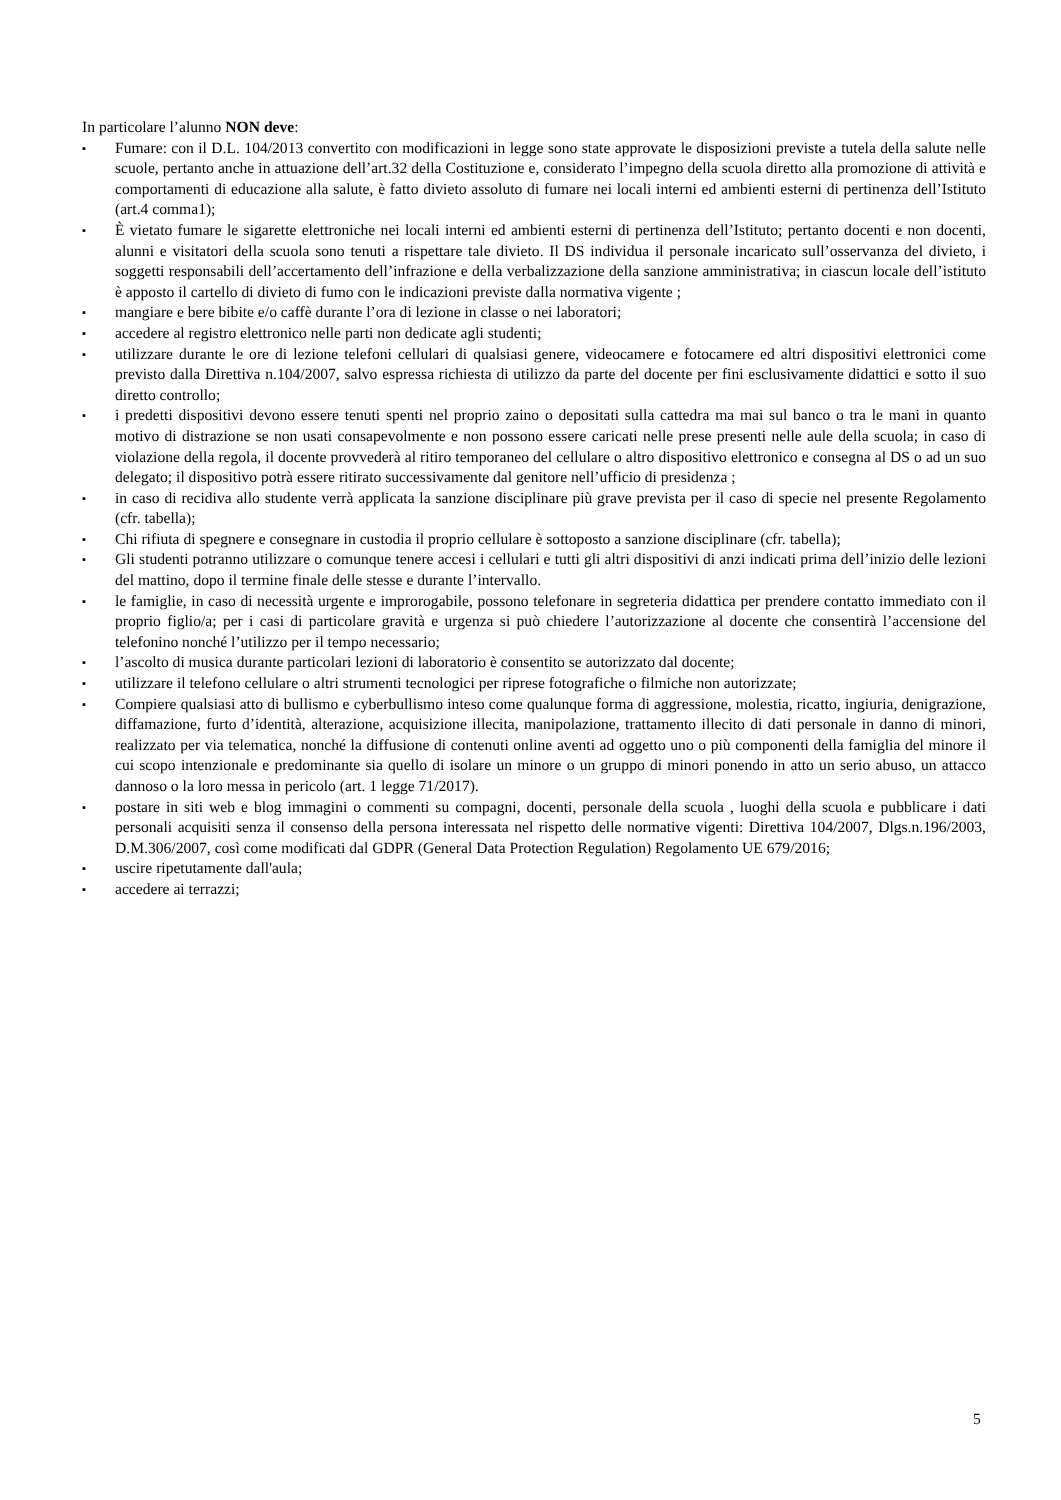In particolare l’alunno NON deve:
▪ Fumare: con il D.L. 104/2013 convertito con modificazioni in legge sono state approvate le disposizioni previste a tutela della salute nelle scuole, pertanto anche in attuazione dell’art.32 della Costituzione e, considerato l’impegno della scuola diretto alla promozione di attività e comportamenti di educazione alla salute, è fatto divieto assoluto di fumare nei locali interni ed ambienti esterni di pertinenza dell’Istituto (art.4 comma1);
▪ È vietato fumare le sigarette elettroniche nei locali interni ed ambienti esterni di pertinenza dell’Istituto; pertanto docenti e non docenti, alunni e visitatori della scuola sono tenuti a rispettare tale divieto. Il DS individua il personale incaricato sull’osservanza del divieto, i soggetti responsabili dell’accertamento dell’infrazione e della verbalizzazione della sanzione amministrativa; in ciascun locale dell’istituto è apposto il cartello di divieto di fumo con le indicazioni previste dalla normativa vigente ;
▪ mangiare e bere bibite e/o caffè durante l’ora di lezione in classe o nei laboratori;
▪ accedere al registro elettronico nelle parti non dedicate agli studenti;
▪ utilizzare durante le ore di lezione telefoni cellulari di qualsiasi genere, videocamere e fotocamere ed altri dispositivi elettronici come previsto dalla Direttiva n.104/2007, salvo espressa richiesta di utilizzo da parte del docente per fini esclusivamente didattici e sotto il suo diretto controllo;
▪ i predetti dispositivi devono essere tenuti spenti nel proprio zaino o depositati sulla cattedra ma mai sul banco o tra le mani in quanto motivo di distrazione se non usati consapevolmente e non possono essere caricati nelle prese presenti nelle aule della scuola; in caso di violazione della regola, il docente provvederà al ritiro temporaneo del cellulare o altro dispositivo elettronico e consegna al DS o ad un suo delegato; il dispositivo potrà essere ritirato successivamente dal genitore nell’ufficio di presidenza ;
▪ in caso di recidiva allo studente verrà applicata la sanzione disciplinare più grave prevista per il caso di specie nel presente Regolamento (cfr. tabella);
▪ Chi rifiuta di spegnere e consegnare in custodia il proprio cellulare è sottoposto a sanzione disciplinare (cfr. tabella);
▪ Gli studenti potranno utilizzare o comunque tenere accesi i cellulari e tutti gli altri dispositivi di anzi indicati prima dell’inizio delle lezioni del mattino, dopo il termine finale delle stesse e durante l’intervallo.
▪ le famiglie, in caso di necessità urgente e improrogabile, possono telefonare in segreteria didattica per prendere contatto immediato con il proprio figlio/a; per i casi di particolare gravità e urgenza si può chiedere l’autorizzazione al docente che consentirà l’accensione del telefonino nonché l’utilizzo per il tempo necessario;
▪ l’ascolto di musica durante particolari lezioni di laboratorio è consentito se autorizzato dal docente;
▪ utilizzare il telefono cellulare o altri strumenti tecnologici per riprese fotografiche o filmiche non autorizzate;
▪ Compiere qualsiasi atto di bullismo e cyberbullismo inteso come qualunque forma di aggressione, molestia, ricatto, ingiuria, denigrazione, diffamazione, furto d’identità, alterazione, acquisizione illecita, manipolazione, trattamento illecito di dati personale in danno di minori, realizzato per via telematica, nonché la diffusione di contenuti online aventi ad oggetto uno o più componenti della famiglia del minore il cui scopo intenzionale e predominante sia quello di isolare un minore o un gruppo di minori ponendo in atto un serio abuso, un attacco dannoso o la loro messa in pericolo (art. 1 legge 71/2017).
▪ postare in siti web e blog immagini o commenti su compagni, docenti, personale della scuola , luoghi della scuola e pubblicare i dati personali acquisiti senza il consenso della persona interessata nel rispetto delle normative vigenti: Direttiva 104/2007, Dlgs.n.196/2003, D.M.306/2007, così come modificati dal GDPR (General Data Protection Regulation) Regolamento UE 679/2016;
▪ uscire ripetutamente dall'aula;
▪ accedere ai terrazzi;
5